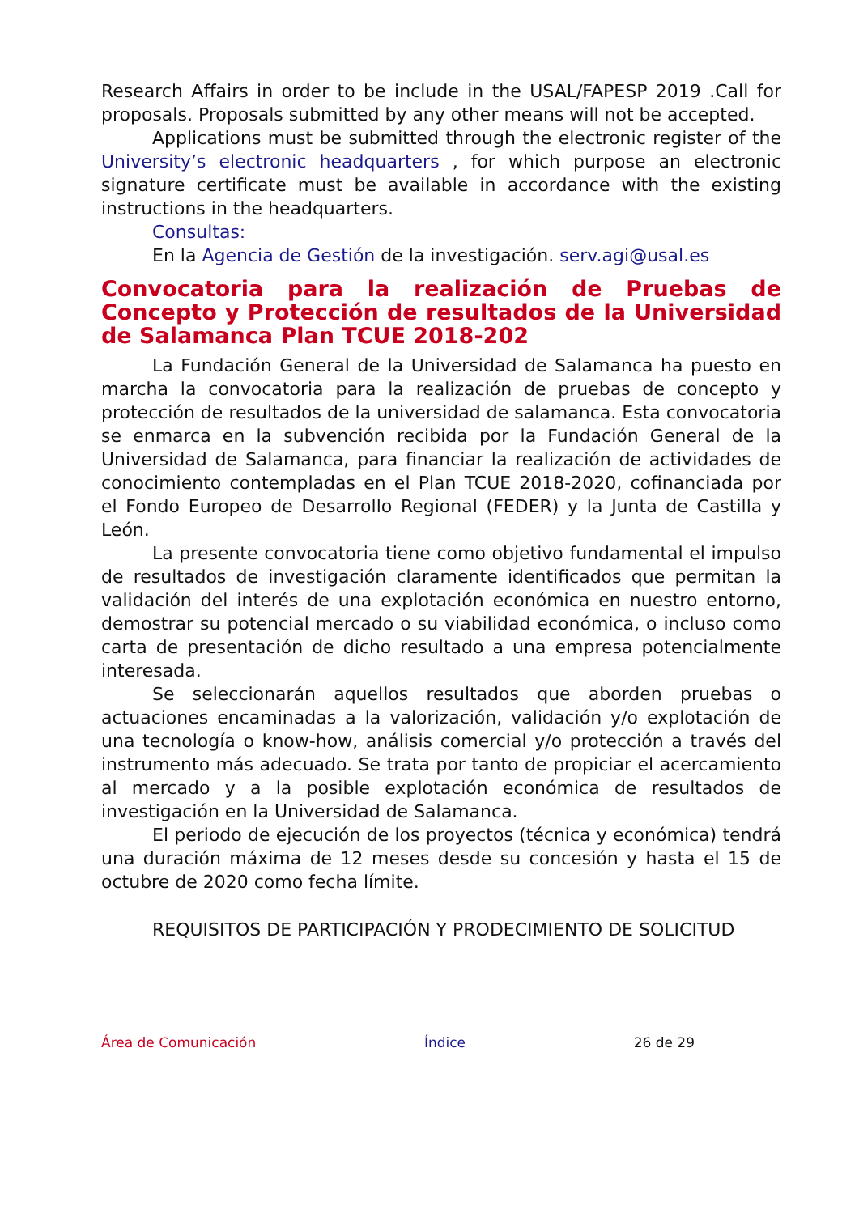Research Affairs in order to be include in the USAL/FAPESP 2019 .Call for proposals. Proposals submitted by any other means will not be accepted.
Applications must be submitted through the electronic register of the University’s electronic headquarters , for which purpose an electronic signature certificate must be available in accordance with the existing instructions in the headquarters.
Consultas:
En la Agencia de Gestión de la investigación. serv.agi@usal.es
Convocatoria para la realización de Pruebas de Concepto y Protección de resultados de la Universidad de Salamanca Plan TCUE 2018-202
La Fundación General de la Universidad de Salamanca ha puesto en marcha la convocatoria para la realización de pruebas de concepto y protección de resultados de la universidad de salamanca. Esta convocatoria se enmarca en la subvención recibida por la Fundación General de la Universidad de Salamanca, para financiar la realización de actividades de conocimiento contempladas en el Plan TCUE 2018-2020, cofinanciada por el Fondo Europeo de Desarrollo Regional (FEDER) y la Junta de Castilla y León.
La presente convocatoria tiene como objetivo fundamental el impulso de resultados de investigación claramente identificados que permitan la validación del interés de una explotación económica en nuestro entorno, demostrar su potencial mercado o su viabilidad económica, o incluso como carta de presentación de dicho resultado a una empresa potencialmente interesada.
Se seleccionarán aquellos resultados que aborden pruebas o actuaciones encaminadas a la valorización, validación y/o explotación de una tecnología o know-how, análisis comercial y/o protección a través del instrumento más adecuado. Se trata por tanto de propiciar el acercamiento al mercado y a la posible explotación económica de resultados de investigación en la Universidad de Salamanca.
El periodo de ejecución de los proyectos (técnica y económica) tendrá una duración máxima de 12 meses desde su concesión y hasta el 15 de octubre de 2020 como fecha límite.
REQUISITOS DE PARTICIPACIÓN Y PRODECIMIENTO DE SOLICITUD
Área de Comunicación Índice 26 de 29